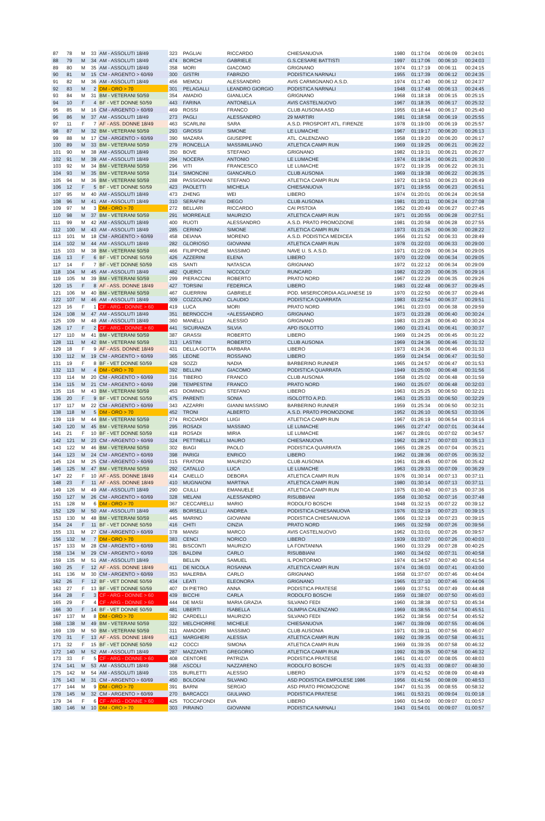| 87 | 78 | M | 33 | AM - ASSOLUTI 18/49 | 323 | PAGLIAI | RICCARDO | CHIESANUOVA | 1980 | 01:17:04 | 00:06:09 | 00:24:01 |
| 88 | 79 | M | 34 | AM - ASSOLUTI 18/49 | 474 | BORCHI | GABRIELE | G.S.CESARE BATTISTI | 1997 | 01:17:06 | 00:06:10 | 00:24:03 |
| 89 | 80 | M | 35 | AM - ASSOLUTI 18/49 | 358 | MORI | GIACOMO | GRIGNANO | 1974 | 01:17:19 | 00:06:11 | 00:24:15 |
| 90 | 81 | M | 15 | CM - ARGENTO > 60/69 | 300 | GISTRI | FABRIZIO | PODISTICA NARNALI | 1955 | 01:17:39 | 00:06:12 | 00:24:35 |
| 91 | 82 | M | 36 | AM - ASSOLUTI 18/49 | 456 | MEMOLI | ALESSANDRO | AVIS CARMIGNANO A.S.D. | 1974 | 01:17:40 | 00:06:12 | 00:24:37 |
| 92 | 83 | M | 2 | DM - ORO > 70 | 301 | PELAGALLI | LEANDRO GIORGIO | PODISTICA NARNALI | 1948 | 01:17:48 | 00:06:13 | 00:24:45 |
| 93 | 84 | M | 31 | BM - VETERANI 50/59 | 354 | AMADIO | GIANLUCA | GRIGNANO | 1968 | 01:18:18 | 00:06:15 | 00:25:15 |
| 94 | 10 | F | 4 | BF - VET DONNE 50/59 | 443 | FARINA | ANTONELLA | AVIS CASTELNUOVO | 1967 | 01:18:35 | 00:06:17 | 00:25:32 |
| 95 | 85 | M | 16 | CM - ARGENTO > 60/69 | 469 | ROSSI | FRANCO | CLUB AUSONIA ASD | 1955 | 01:18:44 | 00:06:17 | 00:25:40 |
| 96 | 86 | M | 37 | AM - ASSOLUTI 18/49 | 273 | PAGLI | ALESSANDRO | 29 MARTIRI | 1981 | 01:18:58 | 00:06:19 | 00:25:55 |
| 97 | 11 | F | 7 | AF - ASS. DONNE 18/49 | 463 | SCARLINI | SARA | A.S.D. PROSPORT ATL. FIRENZE | 1978 | 01:19:00 | 00:06:19 | 00:25:57 |
| 98 | 87 | M | 32 | BM - VETERANI 50/59 | 293 | GROSSI | SIMONE | LE LUMACHE | 1967 | 01:19:17 | 00:06:20 | 00:26:13 |
| 99 | 88 | M | 17 | CM - ARGENTO > 60/69 | 390 | MAZARA | GIUSEPPE | ATL. CALENZANO | 1958 | 01:19:20 | 00:06:20 | 00:26:17 |
| 100 | 89 | M | 33 | BM - VETERANI 50/59 | 279 | RONCELLA | MASSIMILIANO | ATLETICA CAMPI RUN | 1969 | 01:19:25 | 00:06:21 | 00:26:22 |
| 101 | 90 | M | 38 | AM - ASSOLUTI 18/49 | 350 | BOVE | STEFANO | GRIGNANO | 1982 | 01:19:31 | 00:06:21 | 00:26:27 |
| 102 | 91 | M | 39 | AM - ASSOLUTI 18/49 | 294 | NOCERA | ANTONIO | LE LUMACHE | 1974 | 01:19:34 | 00:06:21 | 00:26:30 |
| 103 | 92 | M | 34 | BM - VETERANI 50/59 | 296 | VITI | FRANCESCO | LE LUMACHE | 1972 | 01:19:35 | 00:06:22 | 00:26:31 |
| 104 | 93 | M | 35 | BM - VETERANI 50/59 | 314 | SIMONCINI | GIANCARLO | CLUB AUSONIA | 1969 | 01:19:38 | 00:06:22 | 00:26:35 |
| 105 | 94 | M | 36 | BM - VETERANI 50/59 | 288 | PASSIGNANI | STEFANO | ATLETICA CAMPI RUN | 1972 | 01:19:53 | 00:06:23 | 00:26:49 |
| 106 | 12 | F | 5 | BF - VET DONNE 50/59 | 423 | PAOLETTI | MICHELA | CHIESANUOVA | 1971 | 01:19:55 | 00:06:23 | 00:26:51 |
| 107 | 95 | M | 40 | AM - ASSOLUTI 18/49 | 473 | ZHENG | WEI | LIBERO | 1974 | 01:20:01 | 00:06:24 | 00:26:58 |
| 108 | 96 | M | 41 | AM - ASSOLUTI 18/49 | 310 | SERAFINI | DIEGO | CLUB AUSONIA | 1981 | 01:20:11 | 00:06:24 | 00:27:08 |
| 109 | 97 | M | 3 | DM - ORO > 70 | 272 | BELLARI | RICCARDO | CAI PISTOIA | 1952 | 01:20:49 | 00:06:27 | 00:27:45 |
| 110 | 98 | M | 37 | BM - VETERANI 50/59 | 291 | MORREALE | MAURIZIO | ATLETICA CAMPI RUN | 1971 | 01:20:55 | 00:06:28 | 00:27:51 |
| 111 | 99 | M | 42 | AM - ASSOLUTI 18/49 | 400 | RUOTI | ALESSANDRO | A.S.D. PRATO PROMOZIONE | 1981 | 01:20:58 | 00:06:28 | 00:27:55 |
| 112 | 100 | M | 43 | AM - ASSOLUTI 18/49 | 285 | CERINO | SIMONE | ATLETICA CAMPI RUN | 1973 | 01:21:26 | 00:06:30 | 00:28:22 |
| 113 | 101 | M | 18 | CM - ARGENTO > 60/69 | 458 | DEIANA | MORENO | A.S.D. PODISTICA MEDICEA | 1956 | 01:21:52 | 00:06:33 | 00:28:49 |
| 114 | 102 | M | 44 | AM - ASSOLUTI 18/49 | 282 | GLORIOSO | GIOVANNI | ATLETICA CAMPI RUN | 1978 | 01:22:03 | 00:06:33 | 00:29:00 |
| 115 | 103 | M | 38 | BM - VETERANI 50/59 | 466 | FILIPPONE | MASSIMO | NAVE U. S. A.S.D. | 1971 | 01:22:09 | 00:06:34 | 00:29:05 |
| 116 | 13 | F | 6 | BF - VET DONNE 50/59 | 426 | AZZERINI | ELENA | LIBERO | 1970 | 01:22:09 | 00:06:34 | 00:29:05 |
| 117 | 14 | F | 7 | BF - VET DONNE 50/59 | 435 | SANTI | NATASCIA | GRIGNANO | 1972 | 01:22:12 | 00:06:34 | 00:29:09 |
| 118 | 104 | M | 45 | AM - ASSOLUTI 18/49 | 482 | QUERCI | NICCOLO' | RUNCARD | 1982 | 01:22:20 | 00:06:35 | 00:29:16 |
| 119 | 105 | M | 39 | BM - VETERANI 50/59 | 299 | PIERACCINI | ROBERTO | PRATO NORD | 1967 | 01:22:29 | 00:06:35 | 00:29:26 |
| 120 | 15 | F | 8 | AF - ASS. DONNE 18/49 | 427 | TORSINI | FEDERICA | LIBERO | 1983 | 01:22:48 | 00:06:37 | 00:29:45 |
| 121 | 106 | M | 40 | BM - VETERANI 50/59 | 467 | GUERRINI | GABRIELE | POD. MISERICORDIA AGLIANESE 19 | 1970 | 01:22:50 | 00:06:37 | 00:29:46 |
| 122 | 107 | M | 46 | AM - ASSOLUTI 18/49 | 309 | COZZOLINO | CLAUDIO | PODISTICA QUARRATA | 1983 | 01:22:54 | 00:06:37 | 00:29:51 |
| 123 | 16 | F | 1 | CF - ARG - DONNE > 60 | 419 | LUCA | MORI | PRATO NORD | 1961 | 01:23:03 | 00:06:38 | 00:29:59 |
| 124 | 108 | M | 47 | AM - ASSOLUTI 18/49 | 351 | BERNOCCHI | <ALESSANDRO | GRIGNANO | 1973 | 01:23:28 | 00:06:40 | 00:30:24 |
| 125 | 109 | M | 48 | AM - ASSOLUTI 18/49 | 360 | MANELLI | ALESSIO | GRIGNANO | 1983 | 01:23:28 | 00:06:40 | 00:30:24 |
| 126 | 17 | F | 2 | CF - ARG - DONNE > 60 | 441 | SICURANZA | SILVIA | APD ISOLOTTO | 1960 | 01:23:41 | 00:06:41 | 00:30:37 |
| 127 | 110 | M | 41 | BM - VETERANI 50/59 | 387 | GRASSI | ROBERTO | LIBERO | 1969 | 01:24:25 | 00:06:45 | 00:31:22 |
| 128 | 111 | M | 42 | BM - VETERANI 50/59 | 313 | LASTINI | ROBERTO | CLUB AUSONIA | 1969 | 01:24:36 | 00:06:46 | 00:31:32 |
| 129 | 18 | F | 9 | AF - ASS. DONNE 18/49 | 431 | DELLA GOTTA | BARBARA | LIBERO | 1973 | 01:24:36 | 00:06:46 | 00:31:33 |
| 130 | 112 | M | 19 | CM - ARGENTO > 60/69 | 365 | LEONE | ROSSANO | LIBERO | 1959 | 01:24:54 | 00:06:47 | 00:31:50 |
| 131 | 19 | F | 8 | BF - VET DONNE 50/59 | 428 | SOZZI | NADIA | BARBERINO RUNNER | 1965 | 01:24:57 | 00:06:47 | 00:31:53 |
| 132 | 113 | M | 4 | DM - ORO > 70 | 392 | BELLINI | GIACOMO | PODISTICA QUARRATA | 1949 | 01:25:00 | 00:06:48 | 00:31:56 |
| 133 | 114 | M | 20 | CM - ARGENTO > 60/69 | 316 | TIBERIO | FRANCO | CLUB AUSONIA | 1958 | 01:25:02 | 00:06:48 | 00:31:59 |
| 134 | 115 | M | 21 | CM - ARGENTO > 60/69 | 298 | TEMPESTINI | FRANCO | PRATO NORD | 1960 | 01:25:07 | 00:06:48 | 00:32:03 |
| 135 | 116 | M | 43 | BM - VETERANI 50/59 | 453 | DOMINICI | STEFANO | LIBERO | 1963 | 01:25:25 | 00:06:50 | 00:32:21 |
| 136 | 20 | F | 9 | BF - VET DONNE 50/59 | 475 | PARENTI | SONIA | ISOLOTTO A.P.D. | 1963 | 01:25:33 | 00:06:50 | 00:32:29 |
| 137 | 117 | M | 22 | CM - ARGENTO > 60/69 | 343 | AZZARRI | GIANNI MASSIMO | BARBERINO RUNNER | 1959 | 01:25:34 | 00:06:50 | 00:32:31 |
| 138 | 118 | M | 5 | DM - ORO > 70 | 452 | TRONI | ALBERTO | A.S.D. PRATO PROMOZIONE | 1952 | 01:26:10 | 00:06:53 | 00:33:06 |
| 139 | 119 | M | 44 | BM - VETERANI 50/59 | 274 | RICCIARDI | LUIGI | ATLETICA CAMPI RUN | 1967 | 01:26:19 | 00:06:54 | 00:33:16 |
| 140 | 120 | M | 45 | BM - VETERANI 50/59 | 295 | ROSADI | MASSIMO | LE LUMACHE | 1965 | 01:27:47 | 00:07:01 | 00:34:44 |
| 141 | 21 | F | 10 | BF - VET DONNE 50/59 | 418 | ROSADI | MIRIA | LE LUMACHE | 1967 | 01:28:01 | 00:07:02 | 00:34:57 |
| 142 | 121 | M | 23 | CM - ARGENTO > 60/69 | 324 | PETTINELLI | MAURO | CHIESANUOVA | 1962 | 01:28:17 | 00:07:03 | 00:35:13 |
| 143 | 122 | M | 46 | BM - VETERANI 50/59 | 302 | BIAGI | PAOLO | PODISTICA QUARRATA | 1965 | 01:28:25 | 00:07:04 | 00:35:21 |
| 144 | 123 | M | 24 | CM - ARGENTO > 60/69 | 398 | PARIGI | ENRICO | LIBERO | 1962 | 01:28:36 | 00:07:05 | 00:35:32 |
| 145 | 124 | M | 25 | CM - ARGENTO > 60/69 | 315 | FRATONI | MAURIZIO | CLUB AUSONIA | 1961 | 01:28:45 | 00:07:06 | 00:35:42 |
| 146 | 125 | M | 47 | BM - VETERANI 50/59 | 292 | CATALLO | LUCA | LE LUMACHE | 1963 | 01:29:33 | 00:07:09 | 00:36:29 |
| 147 | 22 | F | 10 | AF - ASS. DONNE 18/49 | 414 | CAIELLO | DEBORA | ATLETICA CAMPI RUN | 1976 | 01:30:14 | 00:07:13 | 00:37:11 |
| 148 | 23 | F | 11 | AF - ASS. DONNE 18/49 | 410 | MUGNAIONI | MARTINA | ATLETICA CAMPI RUN | 1980 | 01:30:14 | 00:07:13 | 00:37:11 |
| 149 | 126 | M | 49 | AM - ASSOLUTI 18/49 | 290 | CIULLI | EMANUELE | ATLETICA CAMPI RUN | 1975 | 01:30:40 | 00:07:15 | 00:37:36 |
| 150 | 127 | M | 26 | CM - ARGENTO > 60/69 | 328 | MELANI | ALESSANDRO | RISUBBIANI | 1958 | 01:30:52 | 00:07:16 | 00:37:48 |
| 151 | 128 | M | 6 | DM - ORO > 70 | 367 | CECCARELLI | MARIO | RODOLFO BOSCHI | 1948 | 01:32:15 | 00:07:22 | 00:39:12 |
| 152 | 129 | M | 50 | AM - ASSOLUTI 18/49 | 465 | BORSELLI | ANDREA | PODISTICA CHIESANUOVA | 1976 | 01:32:19 | 00:07:23 | 00:39:15 |
| 153 | 130 | M | 48 | BM - VETERANI 50/59 | 445 | MARINO | GIOVANNI | PODISTICA CHIESANUOVA | 1966 | 01:32:19 | 00:07:23 | 00:39:15 |
| 154 | 24 | F | 11 | BF - VET DONNE 50/59 | 416 | CHITI | CINZIA | PRATO NORD | 1965 | 01:32:59 | 00:07:26 | 00:39:56 |
| 155 | 131 | M | 27 | CM - ARGENTO > 60/69 | 378 | MANSI | MARCO | AVIS CASTELNUOVO | 1962 | 01:33:01 | 00:07:26 | 00:39:57 |
| 156 | 132 | M | 7 | DM - ORO > 70 | 383 | CENCI | NORICO | LIBERO | 1939 | 01:33:07 | 00:07:26 | 00:40:03 |
| 157 | 133 | M | 28 | CM - ARGENTO > 60/69 | 381 | BISCONTI | MAURIZIO | LA FONTANINA | 1960 | 01:33:29 | 00:07:28 | 00:40:25 |
| 158 | 134 | M | 29 | CM - ARGENTO > 60/69 | 326 | BALDINI | CARLO | RISUBBIANI | 1960 | 01:34:02 | 00:07:31 | 00:40:58 |
| 159 | 135 | M | 51 | AM - ASSOLUTI 18/49 | | BELLIN | SAMUEL | IL PONTORMO | 1974 | 01:34:57 | 00:07:40 | 00:41:54 |
| 160 | 25 | F | 12 | AF - ASS. DONNE 18/49 | 411 | DE NICOLA | ROSANNA | ATLETICA CAMPI RUN | 1974 | 01:36:03 | 00:07:41 | 00:43:00 |
| 161 | 136 | M | 30 | CM - ARGENTO > 60/69 | 353 | MALERBA | CARLO | GRIGNANO | 1958 | 01:37:07 | 00:07:46 | 00:44:04 |
| 162 | 26 | F | 12 | BF - VET DONNE 50/59 | 434 | LEATI | ELEONORA | GRIGNANO | 1965 | 01:37:10 | 00:07:46 | 00:44:06 |
| 163 | 27 | F | 13 | BF - VET DONNE 50/59 | 407 | DI PIETRO | ANNA | PODISTICA PRATESE | 1969 | 01:37:51 | 00:07:49 | 00:44:48 |
| 164 | 28 | F | 3 | CF - ARG - DONNE > 60 | 439 | BICCHI | CARLA | RODOLFO BOSCHI | 1959 | 01:38:07 | 00:07:50 | 00:45:03 |
| 165 | 29 | F | 4 | CF - ARG - DONNE > 60 | 444 | DE MASI | MARIA GRAZIA | SILVANO FEDI | 1960 | 01:38:38 | 00:07:53 | 00:45:34 |
| 166 | 30 | F | 14 | BF - VET DONNE 50/59 | 481 | UBERTI | ISABELLA | OLIMPIA CALENZANO | 1969 | 01:38:55 | 00:07:54 | 00:45:51 |
| 167 | 137 | M | 8 | DM - ORO > 70 | 382 | CARDELLI | MAURIZIO | SILVANO FEDI | 1952 | 01:38:56 | 00:07:54 | 00:45:52 |
| 168 | 138 | M | 49 | BM - VETERANI 50/59 | 322 | MELCHIORRE | MICHELE | CHIESANUOVA | 1967 | 01:39:09 | 00:07:55 | 00:46:06 |
| 169 | 139 | M | 50 | BM - VETERANI 50/59 | 311 | AMADORI | MASSIMO | CLUB AUSONIA | 1971 | 01:39:11 | 00:07:56 | 00:46:07 |
| 170 | 31 | F | 13 | AF - ASS. DONNE 18/49 | 413 | MARGHERI | ALESSIA | ATLETICA CAMPI RUN | 1992 | 01:39:35 | 00:07:58 | 00:46:31 |
| 171 | 32 | F | 15 | BF - VET DONNE 50/59 | 412 | COCCI | SIMONA | ATLETICA CAMPI RUN | 1969 | 01:39:35 | 00:07:58 | 00:46:32 |
| 172 | 140 | M | 52 | AM - ASSOLUTI 18/49 | 287 | MAZZANTI | GREGORIO | ATLETICA CAMPI RUN | 1992 | 01:39:35 | 00:07:58 | 00:46:32 |
| 173 | 33 | F | 5 | CF - ARG - DONNE > 60 | 408 | CENTORE | PATRIZIA | PODISTICA PRATESE | 1961 | 01:41:07 | 00:08:05 | 00:48:03 |
| 174 | 141 | M | 53 | AM - ASSOLUTI 18/49 | 368 | ASCOLI | NAZZARENO | RODOLFO BOSCHI | 1975 | 01:41:33 | 00:08:07 | 00:48:30 |
| 175 | 142 | M | 54 | AM - ASSOLUTI 18/49 | 335 | BURLETTI | ALESSIO | LIBERO | 1979 | 01:41:52 | 00:08:09 | 00:48:49 |
| 176 | 143 | M | 31 | CM - ARGENTO > 60/69 | 450 | BOLOGNI | SILVANO | ASD PODISTICA EMPOLESE 1986 | 1956 | 01:41:56 | 00:08:09 | 00:48:53 |
| 177 | 144 | M | 9 | DM - ORO > 70 | 391 | BARNI | SERGIO | ASD PRATO PROMOZIONE | 1947 | 01:51:35 | 00:08:55 | 00:58:32 |
| 178 | 145 | M | 32 | CM - ARGENTO > 60/69 | 270 | BARCACCI | GIULIANO | PODISTICA PRATESE | 1961 | 01:53:21 | 00:09:04 | 01:00:18 |
| 179 | 34 | F | 6 | CF - ARG - DONNE > 60 | 425 | TOCCAFONDI | EVA | LIBERO | 1960 | 01:54:00 | 00:09:07 | 01:00:57 |
| 180 | 146 | M | 10 | DM - ORO > 70 | 303 | PIRAINO | GIOVANNI | PODISTICA NARNALI | 1943 | 01:54:01 | 00:09:07 | 01:00:57 |